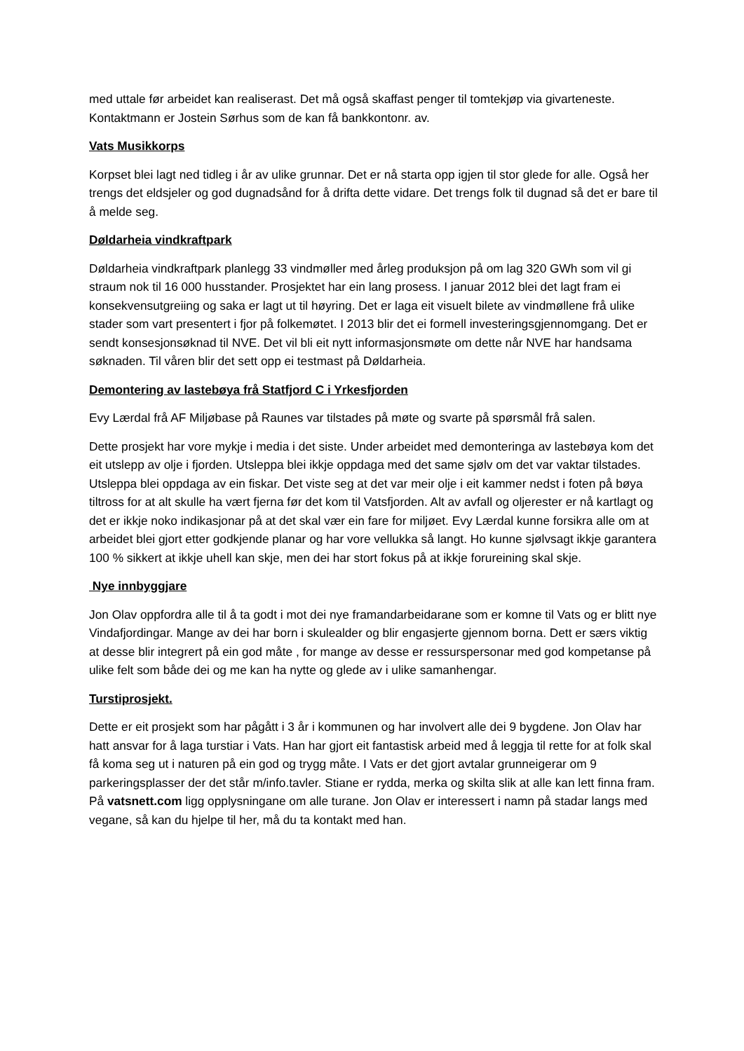med uttale før arbeidet kan realiserast. Det må også skaffast penger til tomtekjøp via givarteneste. Kontaktmann er Jostein Sørhus som de kan få bankkontonr. av.
Vats Musikkorps
Korpset blei lagt ned tidleg i år av ulike grunnar. Det er nå starta opp igjen til stor glede for alle. Også her trengs det eldsjeler og god dugnadsånd for å drifta dette vidare. Det trengs folk til dugnad så det er bare til å melde seg.
Døldarheia vindkraftpark
Døldarheia vindkraftpark planlegg 33 vindmøller med årleg produksjon på om lag 320 GWh som vil gi straum nok til 16 000 husstander. Prosjektet har ein lang prosess. I januar 2012 blei det lagt fram ei konsekvensutgreiing og saka er lagt ut til høyring. Det er laga eit visuelt bilete av vindmøllene frå ulike stader som vart presentert i fjor på folkemøtet. I 2013 blir det ei formell investeringsgjennomgang. Det er sendt konsesjonsøknad til NVE. Det vil bli eit nytt informasjonsmøte om dette når NVE har handsama søknaden. Til våren blir det sett opp ei testmast på Døldarheia.
Demontering av lastebøya frå Statfjord C i Yrkesfjorden
Evy Lærdal frå AF Miljøbase på Raunes var tilstades på møte og svarte på spørsmål frå salen.
Dette prosjekt har vore mykje i media i det siste. Under arbeidet med demonteringa av lastebøya kom det eit utslepp av olje i fjorden. Utsleppa blei ikkje oppdaga med det same sjølv om det var vaktar tilstades. Utsleppa blei oppdaga av ein fiskar. Det viste seg at det var meir olje i eit kammer nedst i foten på bøya tiltross for at alt skulle ha vært fjerna før det kom til Vatsfjorden. Alt av avfall og oljerester er nå kartlagt og det er ikkje noko indikasjonar på at det skal vær ein fare for miljøet. Evy Lærdal kunne forsikra alle om at arbeidet blei gjort etter godkjende planar og har vore vellukka så langt. Ho kunne sjølvsagt ikkje garantera 100 % sikkert at ikkje uhell kan skje, men dei har stort fokus på at ikkje forureining skal skje.
Nye innbyggjare
Jon Olav oppfordra alle til å ta godt i mot dei nye framandarbeidarane som er komne til Vats og er blitt nye Vindafjordingar. Mange av dei har born i skulealder og blir engasjerte gjennom borna. Dett er særs viktig at desse blir integrert på ein god måte , for mange av desse er ressurspersonar med god kompetanse på ulike felt som både dei og me kan ha nytte og glede av i ulike samanhengar.
Turstiprosjekt.
Dette er eit prosjekt som har pågått i 3 år i kommunen og har involvert alle dei 9 bygdene. Jon Olav har hatt ansvar for å laga turstiar i Vats. Han har gjort eit fantastisk arbeid med å leggja til rette for at folk skal få koma seg ut i naturen på ein god og trygg måte. I Vats er det gjort avtalar grunneigerar om 9 parkeringsplasser der det står m/info.tavler. Stiane er rydda, merka og skilta slik at alle kan lett finna fram. På vatsnett.com ligg opplysningane om alle turane. Jon Olav er interessert i namn på stadar langs med vegane, så kan du hjelpe til her, må du ta kontakt med han.